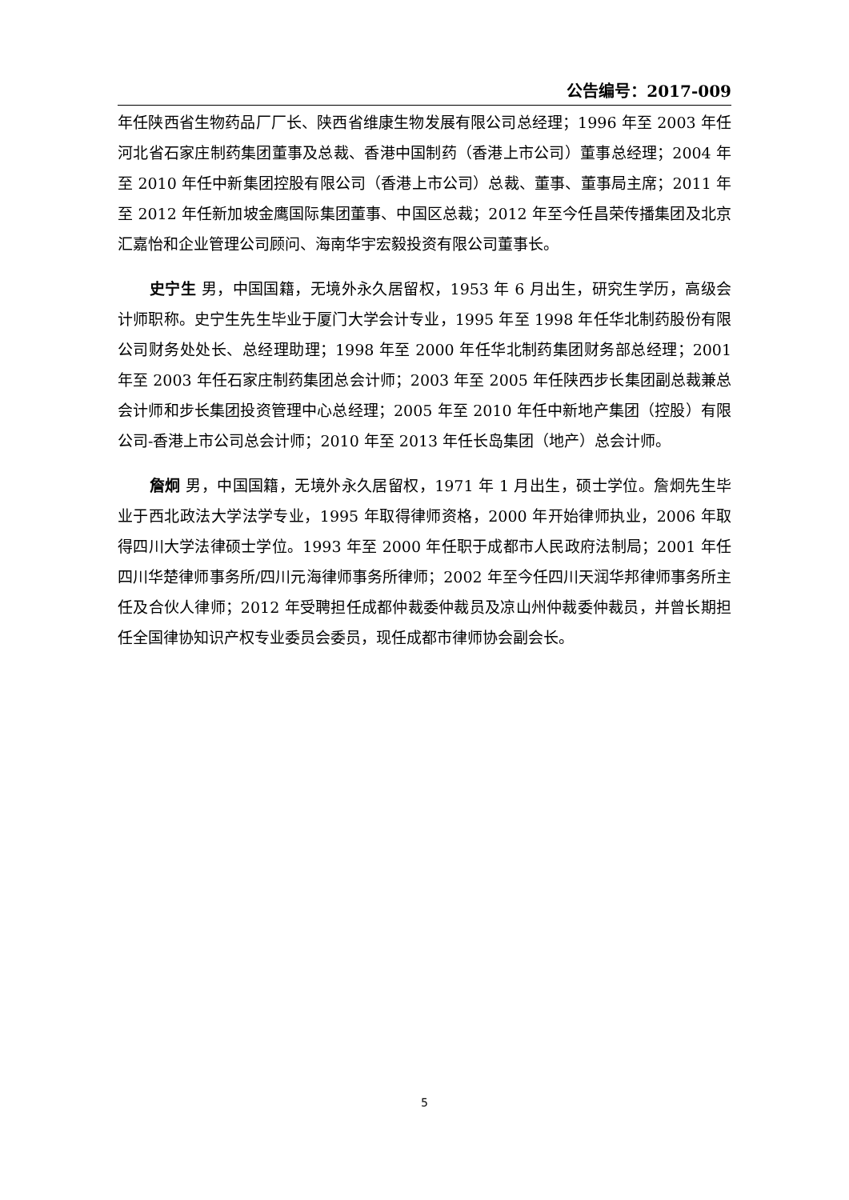公告编号：2017-009
年任陕西省生物药品厂厂长、陕西省维康生物发展有限公司总经理；1996 年至 2003 年任河北省石家庄制药集团董事及总裁、香港中国制药（香港上市公司）董事总经理；2004 年至 2010 年任中新集团控股有限公司（香港上市公司）总裁、董事、董事局主席；2011 年至 2012 年任新加坡金鹰国际集团董事、中国区总裁；2012 年至今任昌荣传播集团及北京汇嘉怡和企业管理公司顾问、海南华宇宏毅投资有限公司董事长。
史宁生 男，中国国籍，无境外永久居留权，1953 年 6 月出生，研究生学历，高级会计师职称。史宁生先生毕业于厦门大学会计专业，1995 年至 1998 年任华北制药股份有限公司财务处处长、总经理助理；1998 年至 2000 年任华北制药集团财务部总经理；2001 年至 2003 年任石家庄制药集团总会计师；2003 年至 2005 年任陕西步长集团副总裁兼总会计师和步长集团投资管理中心总经理；2005 年至 2010 年任中新地产集团（控股）有限公司-香港上市公司总会计师；2010 年至 2013 年任长岛集团（地产）总会计师。
詹炯 男，中国国籍，无境外永久居留权，1971 年 1 月出生，硕士学位。詹炯先生毕业于西北政法大学法学专业，1995 年取得律师资格，2000 年开始律师执业，2006 年取得四川大学法律硕士学位。1993 年至 2000 年任职于成都市人民政府法制局；2001 年任四川华楚律师事务所/四川元海律师事务所律师；2002 年至今任四川天润华邦律师事务所主任及合伙人律师；2012 年受聘担任成都仲裁委仲裁员及凉山州仲裁委仲裁员，并曾长期担任全国律协知识产权专业委员会委员，现任成都市律师协会副会长。
5